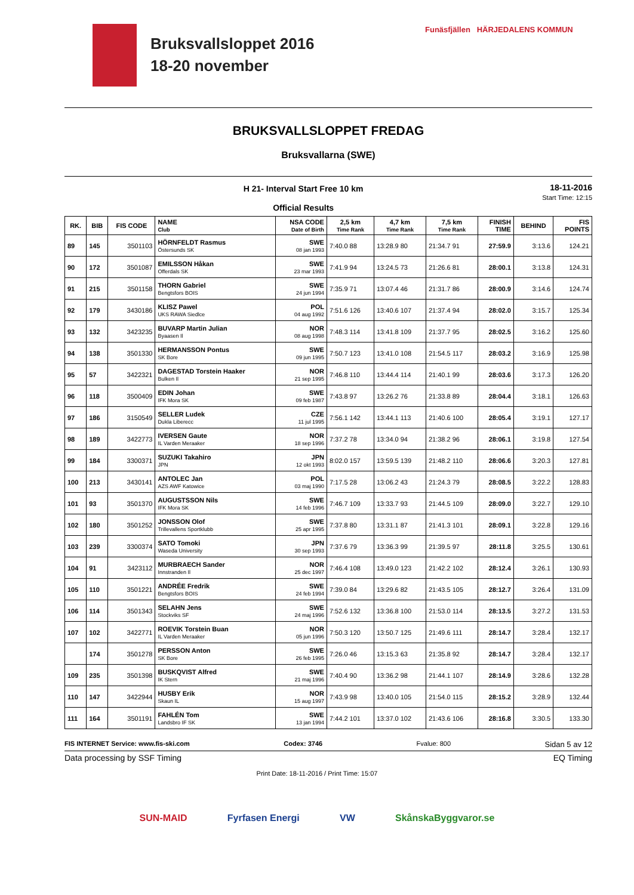Bruksvallsloppet 2016
18-20 november
Funäsfjällen HÄRJEDALENS KOMMUN
BRUKSVALLSLOPPET FREDAG
Bruksvallarna (SWE)
H 21- Interval Start Free 10 km
Official Results
18-11-2016
Start Time: 12:15
| RK. | BIB | FIS CODE | NAME Club | NSA CODE Date of Birth | 2,5 km Time Rank | 4,7 km Time Rank | 7,5 km Time Rank | FINISH TIME | BEHIND | FIS POINTS |
| --- | --- | --- | --- | --- | --- | --- | --- | --- | --- | --- |
| 89 | 145 | 3501103 | HÖRNFELDT Rasmus Östersunds SK | SWE 08 jan 1993 | 7:40.0 88 | 13:28.9 80 | 21:34.7 91 | 27:59.9 | 3:13.6 | 124.21 |
| 90 | 172 | 3501087 | EMILSSON Håkan Offerdals SK | SWE 23 mar 1993 | 7:41.9 94 | 13:24.5 73 | 21:26.6 81 | 28:00.1 | 3:13.8 | 124.31 |
| 91 | 215 | 3501158 | THORN Gabriel Bengtsfors BOIS | SWE 24 jun 1994 | 7:35.9 71 | 13:07.4 46 | 21:31.7 86 | 28:00.9 | 3:14.6 | 124.74 |
| 92 | 179 | 3430186 | KLISZ Pawel UKS RAWA Siedlce | POL 04 aug 1992 | 7:51.6 126 | 13:40.6 107 | 21:37.4 94 | 28:02.0 | 3:15.7 | 125.34 |
| 93 | 132 | 3423235 | BUVARP Martin Julian Byaasen Il | NOR 08 aug 1998 | 7:48.3 114 | 13:41.8 109 | 21:37.7 95 | 28:02.5 | 3:16.2 | 125.60 |
| 94 | 138 | 3501330 | HERMANSSON Pontus SK Bore | SWE 09 jun 1995 | 7:50.7 123 | 13:41.0 108 | 21:54.5 117 | 28:03.2 | 3:16.9 | 125.98 |
| 95 | 57 | 3422321 | DAGESTAD Torstein Haaker Bulken Il | NOR 21 sep 1995 | 7:46.8 110 | 13:44.4 114 | 21:40.1 99 | 28:03.6 | 3:17.3 | 126.20 |
| 96 | 118 | 3500409 | EDIN Johan IFK Mora SK | SWE 09 feb 1987 | 7:43.8 97 | 13:26.2 76 | 21:33.8 89 | 28:04.4 | 3:18.1 | 126.63 |
| 97 | 186 | 3150549 | SELLER Ludek Dukla Liberecc | CZE 11 jul 1995 | 7:56.1 142 | 13:44.1 113 | 21:40.6 100 | 28:05.4 | 3:19.1 | 127.17 |
| 98 | 189 | 3422773 | IVERSEN Gaute IL Varden Meraaker | NOR 18 sep 1996 | 7:37.2 78 | 13:34.0 94 | 21:38.2 96 | 28:06.1 | 3:19.8 | 127.54 |
| 99 | 184 | 3300371 | SUZUKI Takahiro JPN | JPN 12 okt 1993 | 8:02.0 157 | 13:59.5 139 | 21:48.2 110 | 28:06.6 | 3:20.3 | 127.81 |
| 100 | 213 | 3430141 | ANTOLEC Jan AZS AWF Katowice | POL 03 maj 1990 | 7:17.5 28 | 13:06.2 43 | 21:24.3 79 | 28:08.5 | 3:22.2 | 128.83 |
| 101 | 93 | 3501370 | AUGUSTSSON Nils IFK Mora SK | SWE 14 feb 1996 | 7:46.7 109 | 13:33.7 93 | 21:44.5 109 | 28:09.0 | 3:22.7 | 129.10 |
| 102 | 180 | 3501252 | JONSSON Olof Trillevallens Sportklubb | SWE 25 apr 1995 | 7:37.8 80 | 13:31.1 87 | 21:41.3 101 | 28:09.1 | 3:22.8 | 129.16 |
| 103 | 239 | 3300374 | SATO Tomoki Waseda University | JPN 30 sep 1993 | 7:37.6 79 | 13:36.3 99 | 21:39.5 97 | 28:11.8 | 3:25.5 | 130.61 |
| 104 | 91 | 3423112 | MURBRAECH Sander Innstranden Il | NOR 25 dec 1997 | 7:46.4 108 | 13:49.0 123 | 21:42.2 102 | 28:12.4 | 3:26.1 | 130.93 |
| 105 | 110 | 3501221 | ANDRÉE Fredrik Bengtsfors BOIS | SWE 24 feb 1994 | 7:39.0 84 | 13:29.6 82 | 21:43.5 105 | 28:12.7 | 3:26.4 | 131.09 |
| 106 | 114 | 3501343 | SELAHN Jens Stockviks SF | SWE 24 maj 1996 | 7:52.6 132 | 13:36.8 100 | 21:53.0 114 | 28:13.5 | 3:27.2 | 131.53 |
| 107 | 102 | 3422771 | ROEVIK Torstein Buan IL Varden Meraaker | NOR 05 jun 1996 | 7:50.3 120 | 13:50.7 125 | 21:49.6 111 | 28:14.7 | 3:28.4 | 132.17 |
| | 174 | 3501278 | PERSSON Anton SK Bore | SWE 26 feb 1995 | 7:26.0 46 | 13:15.3 63 | 21:35.8 92 | 28:14.7 | 3:28.4 | 132.17 |
| 109 | 235 | 3501398 | BUSKQVIST Alfred IK Stern | SWE 21 maj 1996 | 7:40.4 90 | 13:36.2 98 | 21:44.1 107 | 28:14.9 | 3:28.6 | 132.28 |
| 110 | 147 | 3422944 | HUSBY Erik Skaun IL | NOR 15 aug 1997 | 7:43.9 98 | 13:40.0 105 | 21:54.0 115 | 28:15.2 | 3:28.9 | 132.44 |
| 111 | 164 | 3501191 | FAHLÉN Tom Landsbro IF SK | SWE 13 jan 1994 | 7:44.2 101 | 13:37.0 102 | 21:43.6 106 | 28:16.8 | 3:30.5 | 133.30 |
FIS INTERNET Service: www.fis-ski.com Codex: 3746 Fvalue: 800 Sidan 5 av 12
Data processing by SSF Timing EQ Timing
Print Date: 18-11-2016 / Print Time: 15:07
SUN-MAID Fyrfasen Energi VW SkånskaByggvaror.se